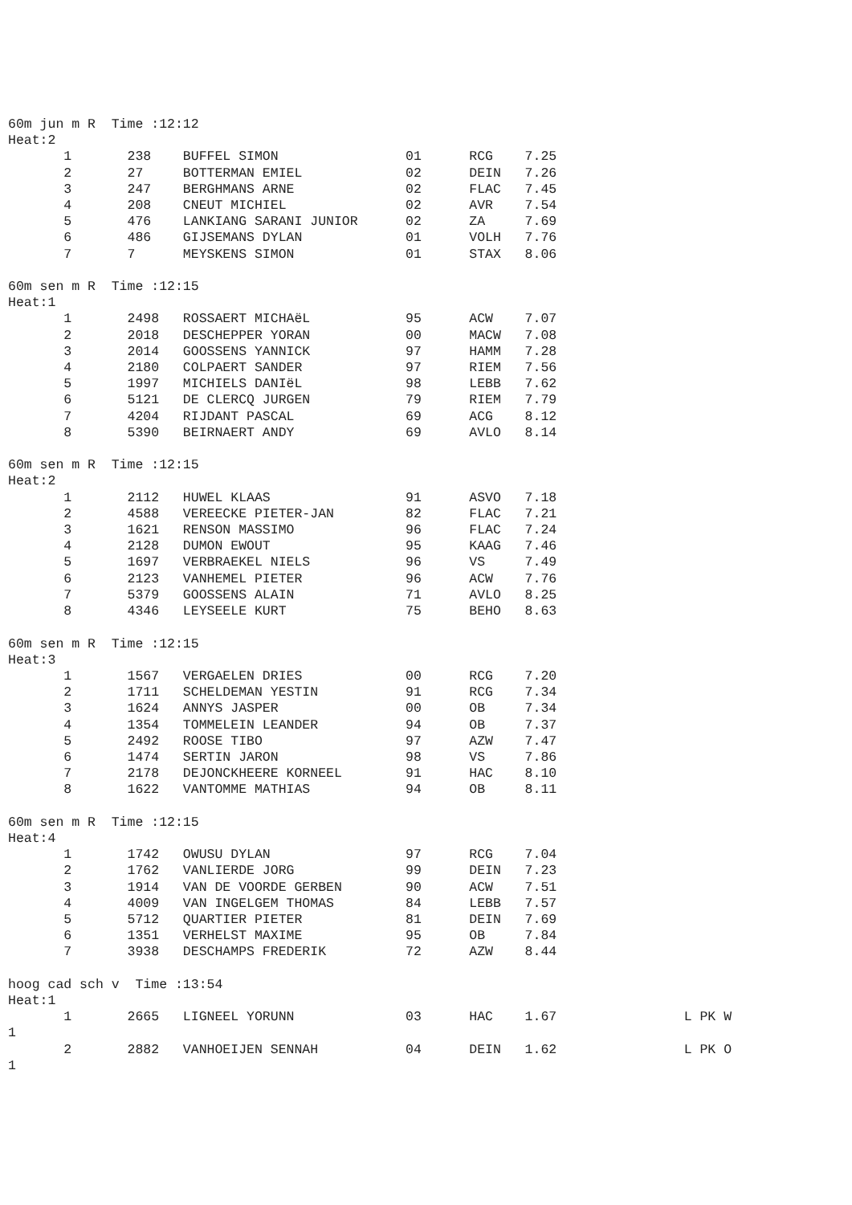60m jun m R  Time :12:12
Heat:2
       1       238    BUFFEL SIMON                01      RCG    7.25
       2       27     BOTTERMAN EMIEL             02      DEIN   7.26
       3       247    BERGHMANS ARNE              02      FLAC   7.45
       4       208    CNEUT MICHIEL               02      AVR    7.54
       5       476    LANKIANG SARANI JUNIOR      02      ZA     7.69
       6       486    GIJSEMANS DYLAN             01      VOLH   7.76
       7       7      MEYSKENS SIMON              01      STAX   8.06

60m sen m R  Time :12:15
Heat:1
       1       2498   ROSSAERT MICHAëL            95      ACW    7.07
       2       2018   DESCHEPPER YORAN            00      MACW   7.08
       3       2014   GOOSSENS YANNICK            97      HAMM   7.28
       4       2180   COLPAERT SANDER             97      RIEM   7.56
       5       1997   MICHIELS DANIëL             98      LEBB   7.62
       6       5121   DE CLERCQ JURGEN            79      RIEM   7.79
       7       4204   RIJDANT PASCAL              69      ACG    8.12
       8       5390   BEIRNAERT ANDY              69      AVLO   8.14

60m sen m R  Time :12:15
Heat:2
       1       2112   HUWEL KLAAS                 91      ASVO   7.18
       2       4588   VEREECKE PIETER-JAN         82      FLAC   7.21
       3       1621   RENSON MASSIMO              96      FLAC   7.24
       4       2128   DUMON EWOUT                 95      KAAG   7.46
       5       1697   VERBRAEKEL NIELS            96      VS     7.49
       6       2123   VANHEMEL PIETER             96      ACW    7.76
       7       5379   GOOSSENS ALAIN              71      AVLO   8.25
       8       4346   LEYSEELE KURT               75      BEHO   8.63

60m sen m R  Time :12:15
Heat:3
       1       1567   VERGAELEN DRIES             00      RCG    7.20
       2       1711   SCHELDEMAN YESTIN           91      RCG    7.34
       3       1624   ANNYS JASPER                00      OB     7.34
       4       1354   TOMMELEIN LEANDER           94      OB     7.37
       5       2492   ROOSE TIBO                  97      AZW    7.47
       6       1474   SERTIN JARON                98      VS     7.86
       7       2178   DEJONCKHEERE KORNEEL        91      HAC    8.10
       8       1622   VANTOMME MATHIAS            94      OB     8.11

60m sen m R  Time :12:15
Heat:4
       1       1742   OWUSU DYLAN                 97      RCG    7.04
       2       1762   VANLIERDE JORG              99      DEIN   7.23
       3       1914   VAN DE VOORDE GERBEN        90      ACW    7.51
       4       4009   VAN INGELGEM THOMAS         84      LEBB   7.57
       5       5712   QUARTIER PIETER             81      DEIN   7.69
       6       1351   VERHELST MAXIME             95      OB     7.84
       7       3938   DESCHAMPS FREDERIK          72      AZW    8.44

hoog cad sch v  Time :13:54
Heat:1
       1       2665   LIGNEEL YORUNN              03      HAC    1.67                L PK W
1
       2       2882   VANHOEIJEN SENNAH           04      DEIN   1.62                L PK O
1